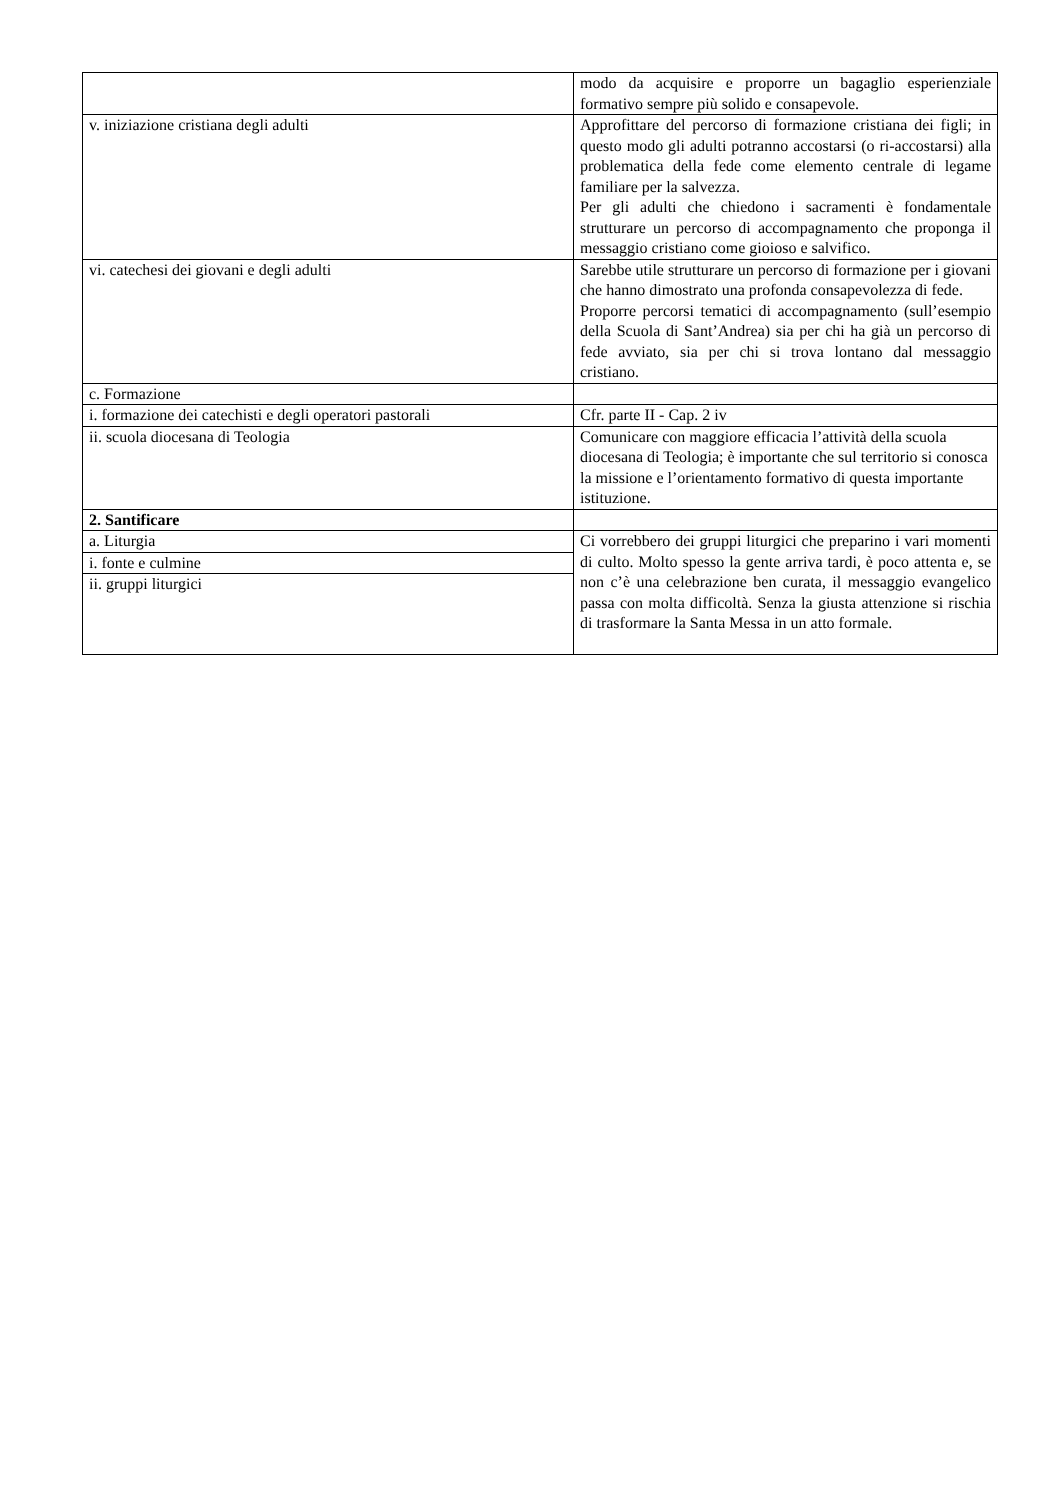| | modo da acquisire e proporre un bagaglio esperienziale formativo sempre più solido e consapevole. |
| v. iniziazione cristiana degli adulti | Approfittare del percorso di formazione cristiana dei figli; in questo modo gli adulti potranno accostarsi (o ri-accostarsi) alla problematica della fede come elemento centrale di legame familiare per la salvezza. Per gli adulti che chiedono i sacramenti è fondamentale strutturare un percorso di accompagnamento che proponga il messaggio cristiano come gioioso e salvifico. |
| vi. catechesi dei giovani e degli adulti | Sarebbe utile strutturare un percorso di formazione per i giovani che hanno dimostrato una profonda consapevolezza di fede. Proporre percorsi tematici di accompagnamento (sull’esempio della Scuola di Sant’Andrea) sia per chi ha già un percorso di fede avviato, sia per chi si trova lontano dal messaggio cristiano. |
| c. Formazione | |
| i. formazione dei catechisti e degli operatori pastorali | Cfr. parte II - Cap. 2 iv |
| ii. scuola diocesana di Teologia | Comunicare con maggiore efficacia l’attività della scuola diocesana di Teologia; è importante che sul territorio si conosca la missione e l’orientamento formativo di questa importante istituzione. |
| 2. Santificare | |
| a. Liturgia | Ci vorrebbero dei gruppi liturgici che preparino i vari momenti di culto. Molto spesso la gente arriva tardi, è poco attenta e, se non c’è una celebrazione ben curata, il messaggio evangelico passa con molta difficoltà. Senza la giusta attenzione si rischia di trasformare la Santa Messa in un atto formale. |
| i. fonte e culmine | |
| ii. gruppi liturgici | |